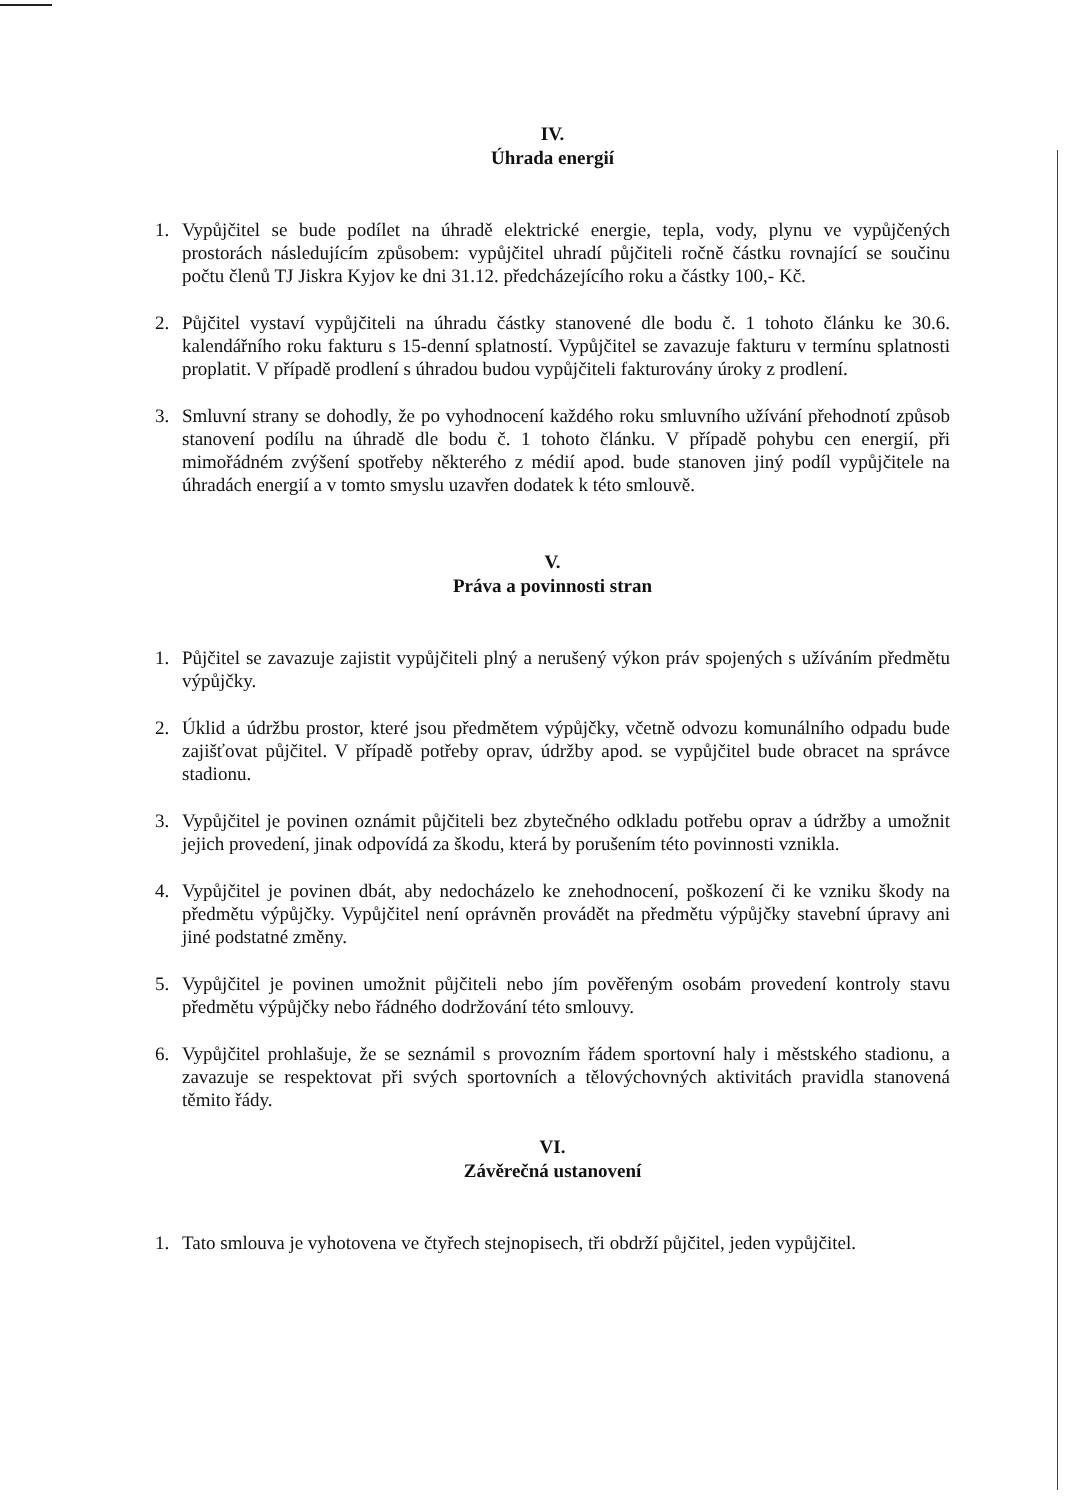IV.
Úhrada energií
1. Vypůjčitel se bude podílet na úhradě elektrické energie, tepla, vody, plynu ve vypůjčených prostorách následujícím způsobem: vypůjčitel uhradí půjčiteli ročně částku rovnající se součinu počtu členů TJ Jiskra Kyjov ke dni 31.12. předcházejícího roku a částky 100,- Kč.
2. Půjčitel vystaví vypůjčiteli na úhradu částky stanovené dle bodu č. 1 tohoto článku ke 30.6. kalendářního roku fakturu s 15-denní splatností. Vypůjčitel se zavazuje fakturu v termínu splatnosti proplatit. V případě prodlení s úhradou budou vypůjčiteli fakturovány úroky z prodlení.
3. Smluvní strany se dohodly, že po vyhodnocení každého roku smluvního užívání přehodnotí způsob stanovení podílu na úhradě dle bodu č. 1 tohoto článku. V případě pohybu cen energií, při mimořádném zvýšení spotřeby některého z médií apod. bude stanoven jiný podíl vypůjčitele na úhradách energií a v tomto smyslu uzavřen dodatek k této smlouvě.
V.
Práva a povinnosti stran
1. Půjčitel se zavazuje zajistit vypůjčiteli plný a nerušený výkon práv spojených s užíváním předmětu výpůjčky.
2. Úklid a údržbu prostor, které jsou předmětem výpůjčky, včetně odvozu komunálního odpadu bude zajišťovat půjčitel. V případě potřeby oprav, údržby apod. se vypůjčitel bude obracet na správce stadionu.
3. Vypůjčitel je povinen oznámit půjčiteli bez zbytečného odkladu potřebu oprav a údržby a umožnit jejich provedení, jinak odpovídá za škodu, která by porušením této povinnosti vznikla.
4. Vypůjčitel je povinen dbát, aby nedocházelo ke znehodnocení, poškození či ke vzniku škody na předmětu výpůjčky. Vypůjčitel není oprávněn provádět na předmětu výpůjčky stavební úpravy ani jiné podstatné změny.
5. Vypůjčitel je povinen umožnit půjčiteli nebo jím pověřeným osobám provedení kontroly stavu předmětu výpůjčky nebo řádného dodržování této smlouvy.
6. Vypůjčitel prohlašuje, že se seznámil s provozním řádem sportovní haly i městského stadionu, a zavazuje se respektovat při svých sportovních a tělovýchovných aktivitách pravidla stanovená těmito řády.
VI.
Závěrečná ustanovení
1. Tato smlouva je vyhotovena ve čtyřech stejnopisech, tři obdrží půjčitel, jeden vypůjčitel.